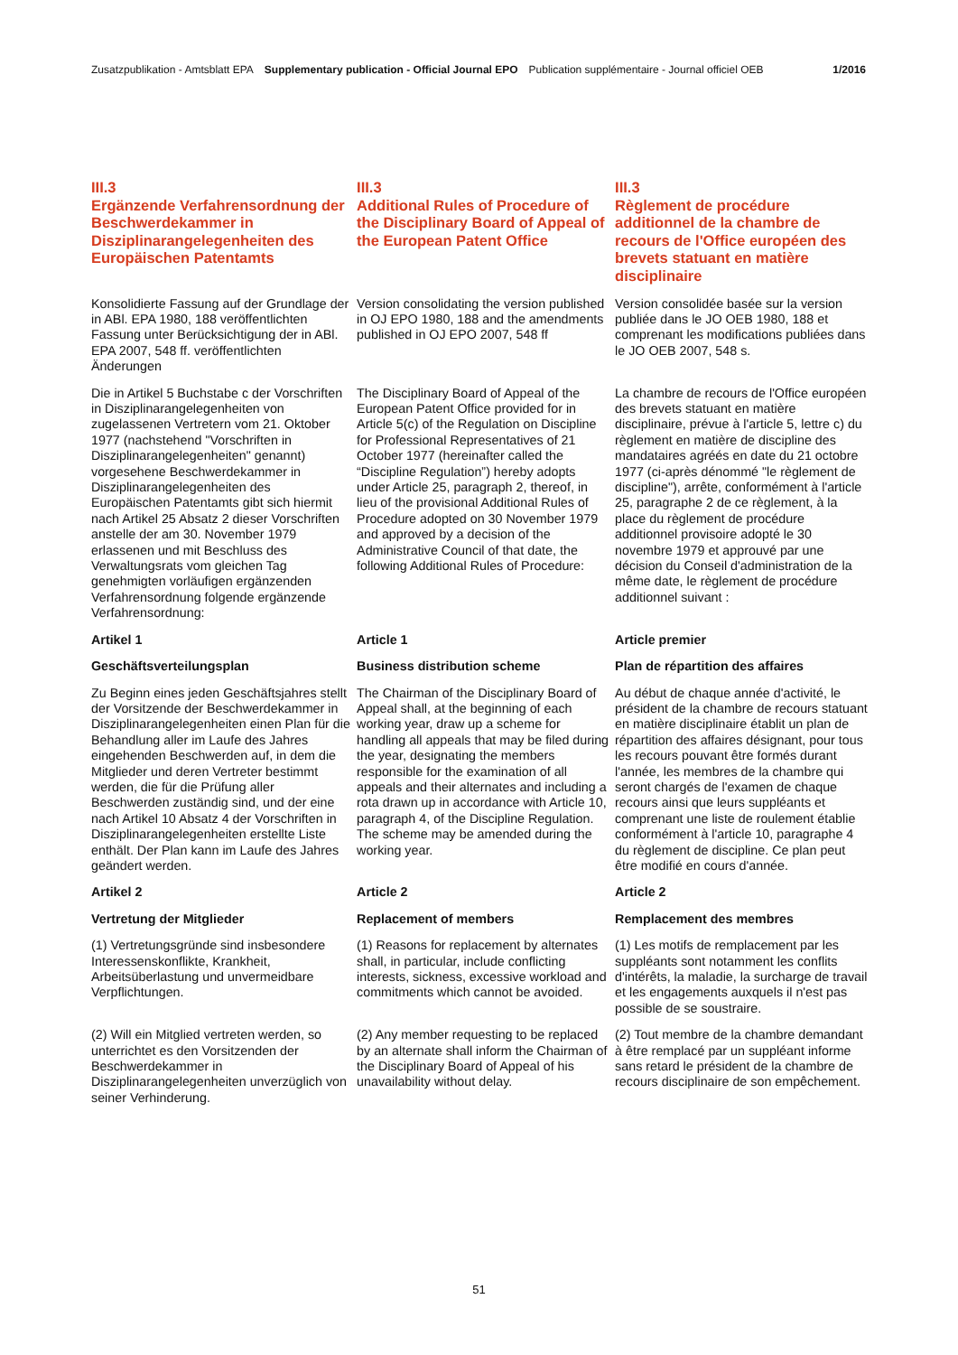Zusatzpublikation - Amtsblatt EPA Supplementary publication - Official Journal EPO Publication supplémentaire - Journal officiel OEB 1/2016
| III.3 Ergänzende Verfahrensordnung der Beschwerdekammer in Disziplinarangelegenheiten des Europäischen Patentamts | III.3 Additional Rules of Procedure of the Disciplinary Board of Appeal of the European Patent Office | III.3 Règlement de procédure additionnel de la chambre de recours de l'Office européen des brevets statuant en matière disciplinaire |
| Konsolidierte Fassung auf der Grundlage der in ABl. EPA 1980, 188 veröffentlichten Fassung unter Berücksichtigung der in ABl. EPA 2007, 548 ff. veröffentlichten Änderungen | Version consolidating the version published in OJ EPO 1980, 188 and the amendments published in OJ EPO 2007, 548 ff | Version consolidée basée sur la version publiée dans le JO OEB 1980, 188 et comprenant les modifications publiées dans le JO OEB 2007, 548 s. |
| Die in Artikel 5 Buchstabe c der Vorschriften in Disziplinarangelegenheiten von zugelassenen Vertretern vom 21. Oktober 1977 (nachstehend "Vorschriften in Disziplinarangelegenheiten" genannt) vorgesehene Beschwerdekammer in Disziplinarangelegenheiten des Europäischen Patentamts gibt sich hiermit nach Artikel 25 Absatz 2 dieser Vorschriften anstelle der am 30. November 1979 erlassenen und mit Beschluss des Verwaltungsrats vom gleichen Tag genehmigten vorläufigen ergänzenden Verfahrensordnung folgende ergänzende Verfahrensordnung: | The Disciplinary Board of Appeal of the European Patent Office provided for in Article 5(c) of the Regulation on Discipline for Professional Representatives of 21 October 1977 (hereinafter called the “Discipline Regulation”) hereby adopts under Article 25, paragraph 2, thereof, in lieu of the provisional Additional Rules of Procedure adopted on 30 November 1979 and approved by a decision of the Administrative Council of that date, the following Additional Rules of Procedure: | La chambre de recours de l'Office européen des brevets statuant en matière disciplinaire, prévue à l'article 5, lettre c) du règlement en matière de discipline des mandataires agréés en date du 21 octobre 1977 (ci-après dénommé "le règlement de discipline"), arrête, conformément à l'article 25, paragraphe 2 de ce règlement, à la place du règlement de procédure additionnel provisoire adopté le 30 novembre 1979 et approuvé par une décision du Conseil d'administration de la même date, le règlement de procédure additionnel suivant : |
| Artikel 1 | Article 1 | Article premier |
| Geschäftsverteilungsplan | Business distribution scheme | Plan de répartition des affaires |
| Zu Beginn eines jeden Geschäftsjahres stellt der Vorsitzende der Beschwerdekammer in Disziplinarangelegenheiten einen Plan für die Behandlung aller im Laufe des Jahres eingehenden Beschwerden auf, in dem die Mitglieder und deren Vertreter bestimmt werden, die für die Prüfung aller Beschwerden zuständig sind, und der eine nach Artikel 10 Absatz 4 der Vorschriften in Disziplinarangelegenheiten erstellte Liste enthält. Der Plan kann im Laufe des Jahres geändert werden. | The Chairman of the Disciplinary Board of Appeal shall, at the beginning of each working year, draw up a scheme for handling all appeals that may be filed during the year, designating the members responsible for the examination of all appeals and their alternates and including a rota drawn up in accordance with Article 10, paragraph 4, of the Discipline Regulation. The scheme may be amended during the working year. | Au début de chaque année d'activité, le président de la chambre de recours statuant en matière disciplinaire établit un plan de répartition des affaires désignant, pour tous les recours pouvant être formés durant l'année, les membres de la chambre qui seront chargés de l'examen de chaque recours ainsi que leurs suppléants et comprenant une liste de roulement établie conformément à l'article 10, paragraphe 4 du règlement de discipline. Ce plan peut être modifié en cours d'année. |
| Artikel 2 | Article 2 | Article 2 |
| Vertretung der Mitglieder | Replacement of members | Remplacement des membres |
| (1) Vertretungsgründe sind insbesondere Interessenskonflikte, Krankheit, Arbeitsüberlastung und unvermeidbare Verpflichtungen. | (1) Reasons for replacement by alternates shall, in particular, include conflicting interests, sickness, excessive workload and commitments which cannot be avoided. | (1) Les motifs de remplacement par les suppléants sont notamment les conflits d'intérêts, la maladie, la surcharge de travail et les engagements auxquels il n'est pas possible de se soustraire. |
| (2) Will ein Mitglied vertreten werden, so unterrichtet es den Vorsitzenden der Beschwerdekammer in Disziplinarangelegenheiten unverzüglich von seiner Verhinderung. | (2) Any member requesting to be replaced by an alternate shall inform the Chairman of the Disciplinary Board of Appeal of his unavailability without delay. | (2) Tout membre de la chambre demandant à être remplacé par un suppléant informe sans retard le président de la chambre de recours disciplinaire de son empêchement. |
51